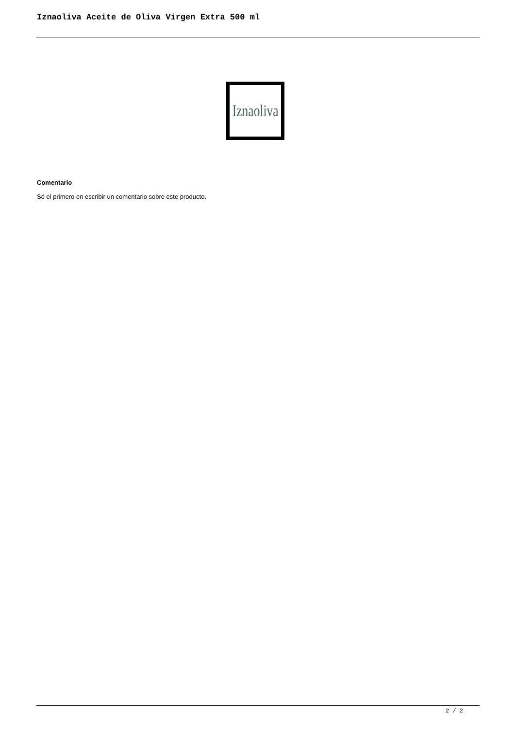Iznaoliva Aceite de Oliva Virgen Extra 500 ml
Iznaoliva
Comentario
Sé el primero en escribir un comentario sobre este producto.
2 / 2